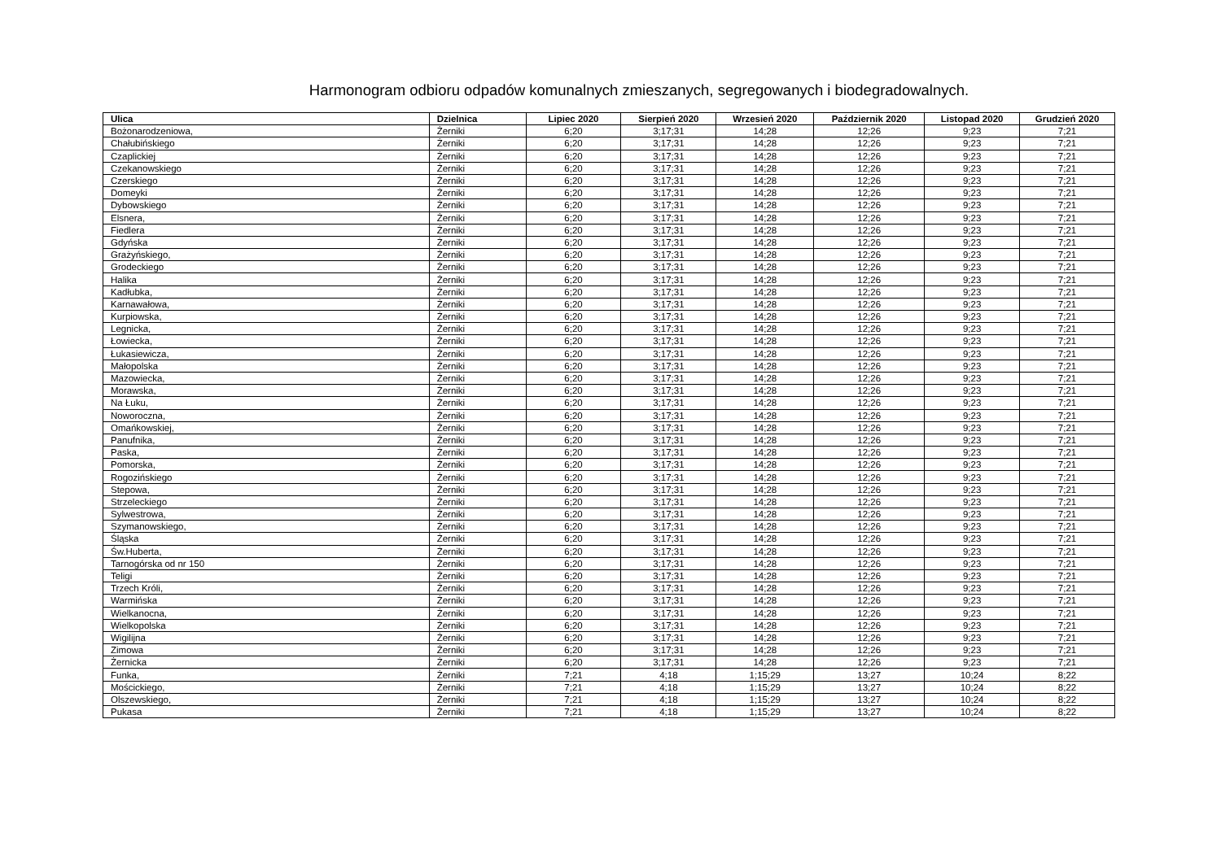Harmonogram odbioru odpadów komunalnych zmieszanych, segregowanych i biodegradowalnych.
| Ulica | Dzielnica | Lipiec 2020 | Sierpień 2020 | Wrzesień 2020 | Październik 2020 | Listopad 2020 | Grudzień 2020 |
| --- | --- | --- | --- | --- | --- | --- | --- |
| Bożonarodzeniowa, | Żerniki | 6;20 | 3;17;31 | 14;28 | 12;26 | 9;23 | 7;21 |
| Chałubińskiego | Żerniki | 6;20 | 3;17;31 | 14;28 | 12;26 | 9;23 | 7;21 |
| Czaplickiej | Żerniki | 6;20 | 3;17;31 | 14;28 | 12;26 | 9;23 | 7;21 |
| Czekanowskiego | Żerniki | 6;20 | 3;17;31 | 14;28 | 12;26 | 9;23 | 7;21 |
| Czerskiego | Żerniki | 6;20 | 3;17;31 | 14;28 | 12;26 | 9;23 | 7;21 |
| Domeyki | Żerniki | 6;20 | 3;17;31 | 14;28 | 12;26 | 9;23 | 7;21 |
| Dybowskiego | Żerniki | 6;20 | 3;17;31 | 14;28 | 12;26 | 9;23 | 7;21 |
| Elsnera, | Żerniki | 6;20 | 3;17;31 | 14;28 | 12;26 | 9;23 | 7;21 |
| Fiedlera | Żerniki | 6;20 | 3;17;31 | 14;28 | 12;26 | 9;23 | 7;21 |
| Gdyńska | Żerniki | 6;20 | 3;17;31 | 14;28 | 12;26 | 9;23 | 7;21 |
| Grażyńskiego, | Żerniki | 6;20 | 3;17;31 | 14;28 | 12;26 | 9;23 | 7;21 |
| Grodeckiego | Żerniki | 6;20 | 3;17;31 | 14;28 | 12;26 | 9;23 | 7;21 |
| Halika | Żerniki | 6;20 | 3;17;31 | 14;28 | 12;26 | 9;23 | 7;21 |
| Kadłubka, | Żerniki | 6;20 | 3;17;31 | 14;28 | 12;26 | 9;23 | 7;21 |
| Karnawałowa, | Żerniki | 6;20 | 3;17;31 | 14;28 | 12;26 | 9;23 | 7;21 |
| Kurpiowska, | Żerniki | 6;20 | 3;17;31 | 14;28 | 12;26 | 9;23 | 7;21 |
| Legnicka, | Żerniki | 6;20 | 3;17;31 | 14;28 | 12;26 | 9;23 | 7;21 |
| Łowiecka, | Żerniki | 6;20 | 3;17;31 | 14;28 | 12;26 | 9;23 | 7;21 |
| Łukasiewicza, | Żerniki | 6;20 | 3;17;31 | 14;28 | 12;26 | 9;23 | 7;21 |
| Małopolska | Żerniki | 6;20 | 3;17;31 | 14;28 | 12;26 | 9;23 | 7;21 |
| Mazowiecka, | Żerniki | 6;20 | 3;17;31 | 14;28 | 12;26 | 9;23 | 7;21 |
| Morawska, | Żerniki | 6;20 | 3;17;31 | 14;28 | 12;26 | 9;23 | 7;21 |
| Na Łuku, | Żerniki | 6;20 | 3;17;31 | 14;28 | 12;26 | 9;23 | 7;21 |
| Noworoczna, | Żerniki | 6;20 | 3;17;31 | 14;28 | 12;26 | 9;23 | 7;21 |
| Omańkowskiej, | Żerniki | 6;20 | 3;17;31 | 14;28 | 12;26 | 9;23 | 7;21 |
| Panufnika, | Żerniki | 6;20 | 3;17;31 | 14;28 | 12;26 | 9;23 | 7;21 |
| Paska, | Żerniki | 6;20 | 3;17;31 | 14;28 | 12;26 | 9;23 | 7;21 |
| Pomorska, | Żerniki | 6;20 | 3;17;31 | 14;28 | 12;26 | 9;23 | 7;21 |
| Rogozińskiego | Żerniki | 6;20 | 3;17;31 | 14;28 | 12;26 | 9;23 | 7;21 |
| Stepowa, | Żerniki | 6;20 | 3;17;31 | 14;28 | 12;26 | 9;23 | 7;21 |
| Strzeleckiego | Żerniki | 6;20 | 3;17;31 | 14;28 | 12;26 | 9;23 | 7;21 |
| Sylwestrowa, | Żerniki | 6;20 | 3;17;31 | 14;28 | 12;26 | 9;23 | 7;21 |
| Szymanowskiego, | Żerniki | 6;20 | 3;17;31 | 14;28 | 12;26 | 9;23 | 7;21 |
| Śląska | Żerniki | 6;20 | 3;17;31 | 14;28 | 12;26 | 9;23 | 7;21 |
| Św.Huberta, | Żerniki | 6;20 | 3;17;31 | 14;28 | 12;26 | 9;23 | 7;21 |
| Tarnogórska od nr 150 | Żerniki | 6;20 | 3;17;31 | 14;28 | 12;26 | 9;23 | 7;21 |
| Teligi | Żerniki | 6;20 | 3;17;31 | 14;28 | 12;26 | 9;23 | 7;21 |
| Trzech Króli, | Żerniki | 6;20 | 3;17;31 | 14;28 | 12;26 | 9;23 | 7;21 |
| Warmińska | Żerniki | 6;20 | 3;17;31 | 14;28 | 12;26 | 9;23 | 7;21 |
| Wielkanocna, | Żerniki | 6;20 | 3;17;31 | 14;28 | 12;26 | 9;23 | 7;21 |
| Wielkopolska | Żerniki | 6;20 | 3;17;31 | 14;28 | 12;26 | 9;23 | 7;21 |
| Wigilijna | Żerniki | 6;20 | 3;17;31 | 14;28 | 12;26 | 9;23 | 7;21 |
| Zimowa | Żerniki | 6;20 | 3;17;31 | 14;28 | 12;26 | 9;23 | 7;21 |
| Żernicka | Żerniki | 6;20 | 3;17;31 | 14;28 | 12;26 | 9;23 | 7;21 |
| Funka, | Żerniki | 7;21 | 4;18 | 1;15;29 | 13;27 | 10;24 | 8;22 |
| Mościckiego, | Żerniki | 7;21 | 4;18 | 1;15;29 | 13;27 | 10;24 | 8;22 |
| Olszewskiego, | Żerniki | 7;21 | 4;18 | 1;15;29 | 13;27 | 10;24 | 8;22 |
| Pukasa | Żerniki | 7;21 | 4;18 | 1;15;29 | 13;27 | 10;24 | 8;22 |